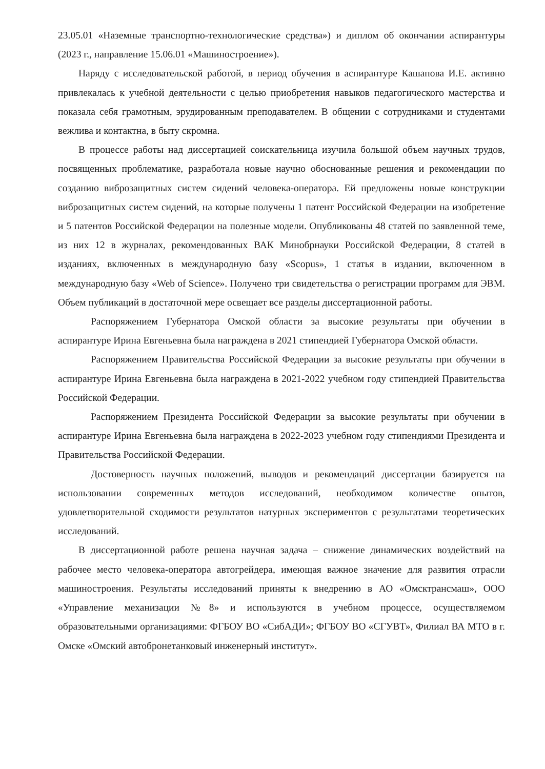23.05.01 «Наземные транспортно-технологические средства») и диплом об окончании аспирантуры (2023 г., направление 15.06.01 «Машиностроение»).
Наряду с исследовательской работой, в период обучения в аспирантуре Кашапова И.Е. активно привлекалась к учебной деятельности с целью приобретения навыков педагогического мастерства и показала себя грамотным, эрудированным преподавателем. В общении с сотрудниками и студентами вежлива и контактна, в быту скромна.
В процессе работы над диссертацией соискательница изучила большой объем научных трудов, посвященных проблематике, разработала новые научно обоснованные решения и рекомендации по созданию виброзащитных систем сидений человека-оператора. Ей предложены новые конструкции виброзащитных систем сидений, на которые получены 1 патент Российской Федерации на изобретение и 5 патентов Российской Федерации на полезные модели. Опубликованы 48 статей по заявленной теме, из них 12 в журналах, рекомендованных ВАК Минобрнауки Российской Федерации, 8 статей в изданиях, включенных в международную базу «Scopus», 1 статья в издании, включенном в международную базу «Web of Science». Получено три свидетельства о регистрации программ для ЭВМ. Объем публикаций в достаточной мере освещает все разделы диссертационной работы.
Распоряжением Губернатора Омской области за высокие результаты при обучении в аспирантуре Ирина Евгеньевна была награждена в 2021 стипендией Губернатора Омской области.
Распоряжением Правительства Российской Федерации за высокие результаты при обучении в аспирантуре Ирина Евгеньевна была награждена в 2021-2022 учебном году стипендией Правительства Российской Федерации.
Распоряжением Президента Российской Федерации за высокие результаты при обучении в аспирантуре Ирина Евгеньевна была награждена в 2022-2023 учебном году стипендиями Президента и Правительства Российской Федерации.
Достоверность научных положений, выводов и рекомендаций диссертации базируется на использовании современных методов исследований, необходимом количестве опытов, удовлетворительной сходимости результатов натурных экспериментов с результатами теоретических исследований.
В диссертационной работе решена научная задача – снижение динамических воздействий на рабочее место человека-оператора автогрейдера, имеющая важное значение для развития отрасли машиностроения. Результаты исследований приняты к внедрению в АО «Омсктрансмаш», ООО «Управление механизации №8» и используются в учебном процессе, осуществляемом образовательными организациями: ФГБОУ ВО «СибАДИ»; ФГБОУ ВО «СГУВТ», Филиал ВА МТО в г. Омске «Омский автобронетанковый инженерный институт».